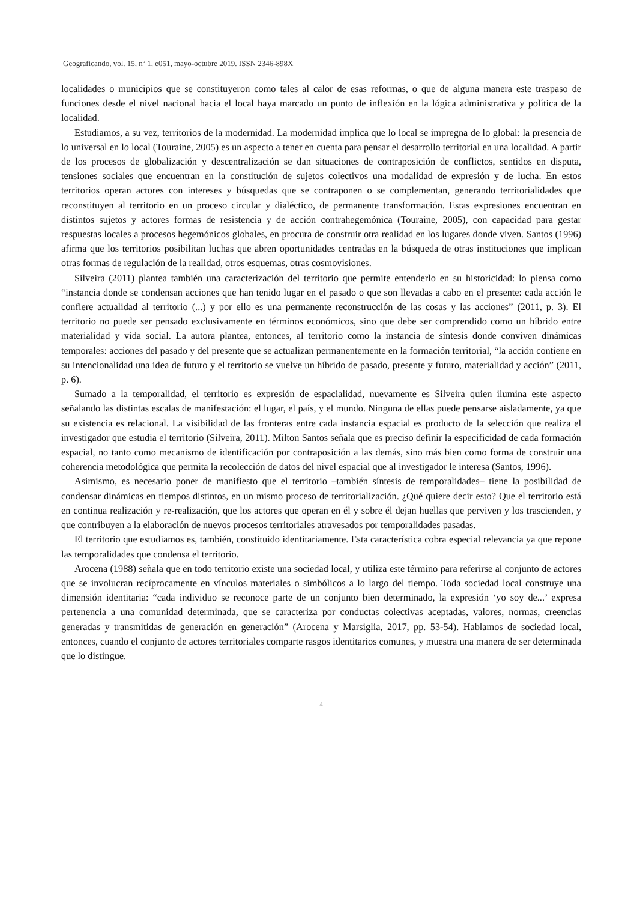Geograficando, vol. 15, nº 1, e051, mayo-octubre 2019. ISSN 2346-898X
localidades o municipios que se constituyeron como tales al calor de esas reformas, o que de alguna manera este traspaso de funciones desde el nivel nacional hacia el local haya marcado un punto de inflexión en la lógica administrativa y política de la localidad.
Estudiamos, a su vez, territorios de la modernidad. La modernidad implica que lo local se impregna de lo global: la presencia de lo universal en lo local (Touraine, 2005) es un aspecto a tener en cuenta para pensar el desarrollo territorial en una localidad. A partir de los procesos de globalización y descentralización se dan situaciones de contraposición de conflictos, sentidos en disputa, tensiones sociales que encuentran en la constitución de sujetos colectivos una modalidad de expresión y de lucha. En estos territorios operan actores con intereses y búsquedas que se contraponen o se complementan, generando territorialidades que reconstituyen al territorio en un proceso circular y dialéctico, de permanente transformación. Estas expresiones encuentran en distintos sujetos y actores formas de resistencia y de acción contrahegemónica (Touraine, 2005), con capacidad para gestar respuestas locales a procesos hegemónicos globales, en procura de construir otra realidad en los lugares donde viven. Santos (1996) afirma que los territorios posibilitan luchas que abren oportunidades centradas en la búsqueda de otras instituciones que implican otras formas de regulación de la realidad, otros esquemas, otras cosmovisiones.
Silveira (2011) plantea también una caracterización del territorio que permite entenderlo en su historicidad: lo piensa como “instancia donde se condensan acciones que han tenido lugar en el pasado o que son llevadas a cabo en el presente: cada acción le confiere actualidad al territorio (...) y por ello es una permanente reconstrucción de las cosas y las acciones” (2011, p. 3). El territorio no puede ser pensado exclusivamente en términos económicos, sino que debe ser comprendido como un híbrido entre materialidad y vida social. La autora plantea, entonces, al territorio como la instancia de síntesis donde conviven dinámicas temporales: acciones del pasado y del presente que se actualizan permanentemente en la formación territorial, “la acción contiene en su intencionalidad una idea de futuro y el territorio se vuelve un híbrido de pasado, presente y futuro, materialidad y acción” (2011, p. 6).
Sumado a la temporalidad, el territorio es expresión de espacialidad, nuevamente es Silveira quien ilumina este aspecto señalando las distintas escalas de manifestación: el lugar, el país, y el mundo. Ninguna de ellas puede pensarse aisladamente, ya que su existencia es relacional. La visibilidad de las fronteras entre cada instancia espacial es producto de la selección que realiza el investigador que estudia el territorio (Silveira, 2011). Milton Santos señala que es preciso definir la especificidad de cada formación espacial, no tanto como mecanismo de identificación por contraposición a las demás, sino más bien como forma de construir una coherencia metodológica que permita la recolección de datos del nivel espacial que al investigador le interesa (Santos, 1996).
Asimismo, es necesario poner de manifiesto que el territorio –también síntesis de temporalidades– tiene la posibilidad de condensar dinámicas en tiempos distintos, en un mismo proceso de territorialización. ¿Qué quiere decir esto? Que el territorio está en continua realización y re-realización, que los actores que operan en él y sobre él dejan huellas que perviven y los trascienden, y que contribuyen a la elaboración de nuevos procesos territoriales atravesados por temporalidades pasadas.
El territorio que estudiamos es, también, constituido identitariamente. Esta característica cobra especial relevancia ya que repone las temporalidades que condensa el territorio.
Arocena (1988) señala que en todo territorio existe una sociedad local, y utiliza este término para referirse al conjunto de actores que se involucran recíprocamente en vínculos materiales o simbólicos a lo largo del tiempo. Toda sociedad local construye una dimensión identitaria: “cada individuo se reconoce parte de un conjunto bien determinado, la expresión ‘yo soy de...’ expresa pertenencia a una comunidad determinada, que se caracteriza por conductas colectivas aceptadas, valores, normas, creencias generadas y transmitidas de generación en generación” (Arocena y Marsiglia, 2017, pp. 53-54). Hablamos de sociedad local, entonces, cuando el conjunto de actores territoriales comparte rasgos identitarios comunes, y muestra una manera de ser determinada que lo distingue.
4